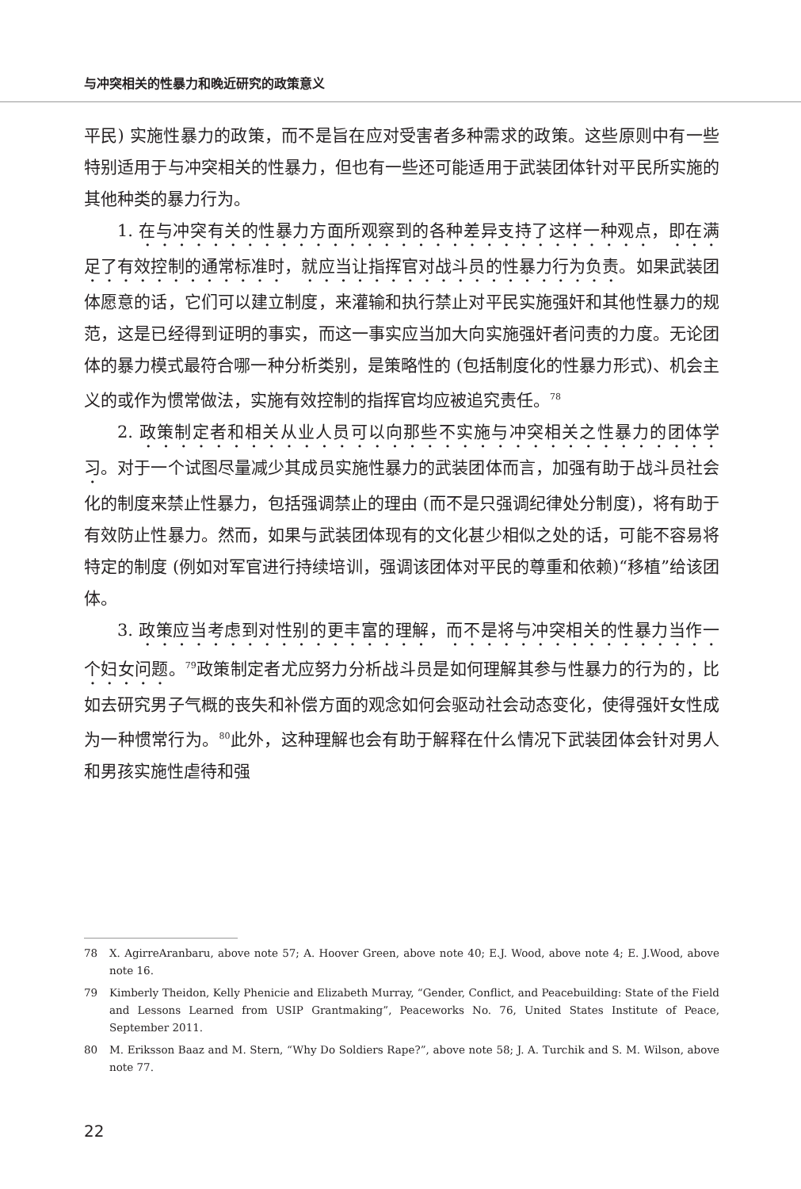与冲突相关的性暴力和晚近研究的政策意义
平民) 实施性暴力的政策，而不是旨在应对受害者多种需求的政策。这些原则中有一些特别适用于与冲突相关的性暴力，但也有一些还可能适用于武装团体针对平民所实施的其他种类的暴力行为。
1. 在与冲突有关的性暴力方面所观察到的各种差异支持了这样一种观点，即在满足了有效控制的通常标准时，就应当让指挥官对战斗员的性暴力行为负责。如果武装团体愿意的话，它们可以建立制度，来灌输和执行禁止对平民实施强奸和其他性暴力的规范，这是已经得到证明的事实，而这一事实应当加大向实施强奸者问责的力度。无论团体的暴力模式最符合哪一种分析类别，是策略性的 (包括制度化的性暴力形式)、机会主义的或作为惯常做法，实施有效控制的指挥官均应被追究责任。<sup>78</sup>
2. 政策制定者和相关从业人员可以向那些不实施与冲突相关之性暴力的团体学习。对于一个试图尽量减少其成员实施性暴力的武装团体而言，加强有助于战斗员社会化的制度来禁止性暴力，包括强调禁止的理由 (而不是只强调纪律处分制度)，将有助于有效防止性暴力。然而，如果与武装团体现有的文化甚少相似之处的话，可能不容易将特定的制度 (例如对军官进行持续培训，强调该团体对平民的尊重和依赖)“移植”给该团体。
3. 政策应当考虑到对性别的更丰富的理解，而不是将与冲突相关的性暴力当作一个妇女问题。<sup>79</sup>政策制定者尤应努力分析战斗员是如何理解其参与性暴力的行为的，比如去研究男子气概的丧失和补偿方面的观念如何会驱动社会动态变化，使得强奸女性成为一种惯常行为。<sup>80</sup>此外，这种理解也会有助于解释在什么情况下武装团体会针对男人和男孩实施性虐待和强
78 X. AgirreAranbaru, above note 57; A. Hoover Green, above note 40; E.J. Wood, above note 4; E. J.Wood, above note 16.
79 Kimberly Theidon, Kelly Phenicie and Elizabeth Murray, “Gender, Conflict, and Peacebuilding: State of the Field and Lessons Learned from USIP Grantmaking”, Peaceworks No. 76, United States Institute of Peace, September 2011.
80 M. Eriksson Baaz and M. Stern, “Why Do Soldiers Rape?”, above note 58; J. A. Turchik and S. M. Wilson, above note 77.
22